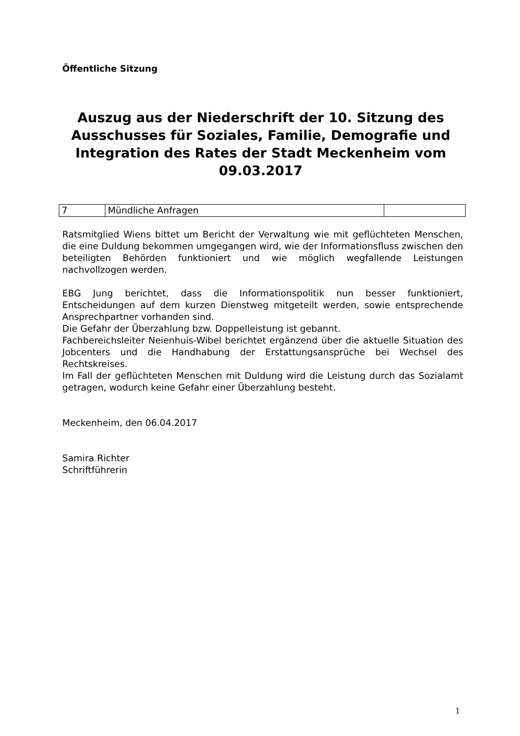Öffentliche Sitzung
Auszug aus der Niederschrift der 10. Sitzung des Ausschusses für Soziales, Familie, Demografie und Integration des Rates der Stadt Meckenheim vom 09.03.2017
| 7 | Mündliche Anfragen | |
Ratsmitglied Wiens bittet um Bericht der Verwaltung wie mit geflüchteten Menschen, die eine Duldung bekommen umgegangen wird, wie der Informationsfluss zwischen den beteiligten Behörden funktioniert und wie möglich wegfallende Leistungen nachvollzogen werden.
EBG Jung berichtet, dass die Informationspolitik nun besser funktioniert, Entscheidungen auf dem kurzen Dienstweg mitgeteilt werden, sowie entsprechende Ansprechpartner vorhanden sind.
Die Gefahr der Überzahlung bzw. Doppelleistung ist gebannt.
Fachbereichsleiter Neienhuis-Wibel berichtet ergänzend über die aktuelle Situation des Jobcenters und die Handhabung der Erstattungsansprüche bei Wechsel des Rechtskreises.
Im Fall der geflüchteten Menschen mit Duldung wird die Leistung durch das Sozialamt getragen, wodurch keine Gefahr einer Überzahlung besteht.
Meckenheim, den 06.04.2017
Samira Richter
Schriftführerin
1